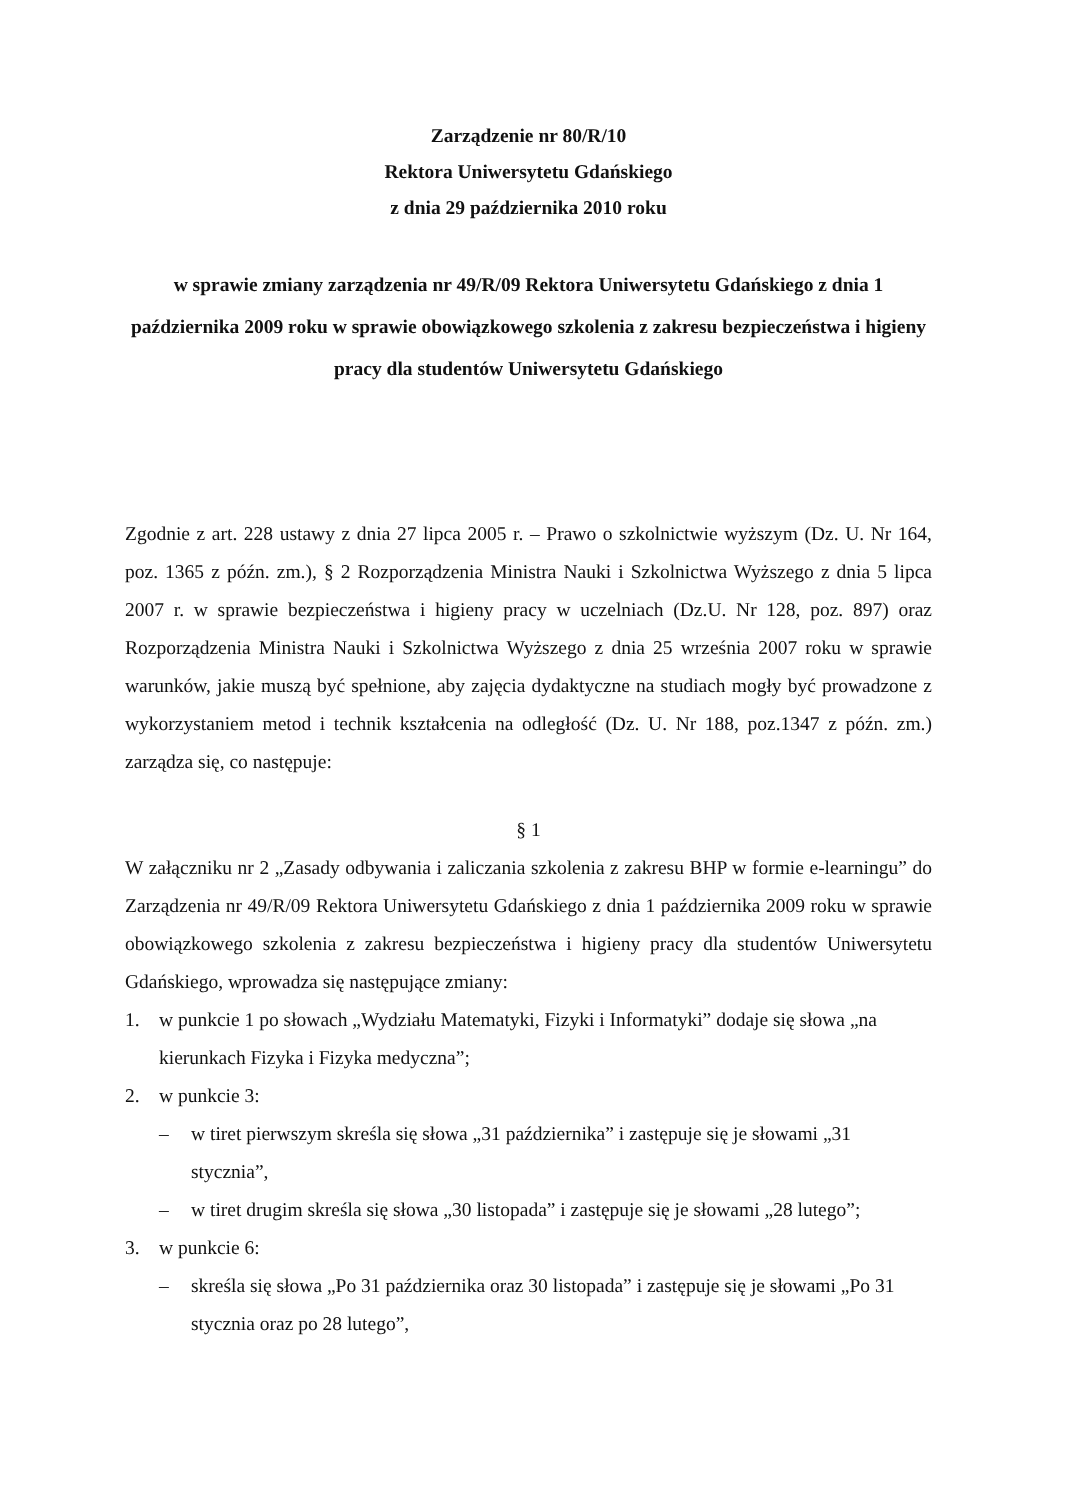Zarządzenie nr 80/R/10
Rektora Uniwersytetu Gdańskiego
z dnia 29 października 2010 roku
w sprawie zmiany zarządzenia nr 49/R/09 Rektora Uniwersytetu Gdańskiego z dnia 1 października 2009 roku w sprawie obowiązkowego szkolenia z zakresu bezpieczeństwa i higieny pracy dla studentów Uniwersytetu Gdańskiego
Zgodnie z art. 228 ustawy z dnia 27 lipca 2005 r. – Prawo o szkolnictwie wyższym (Dz. U. Nr 164, poz. 1365 z późn. zm.), § 2 Rozporządzenia Ministra Nauki i Szkolnictwa Wyższego z dnia 5 lipca 2007 r. w sprawie bezpieczeństwa i higieny pracy w uczelniach (Dz.U. Nr 128, poz. 897) oraz Rozporządzenia Ministra Nauki i Szkolnictwa Wyższego z dnia 25 września 2007 roku w sprawie warunków, jakie muszą być spełnione, aby zajęcia dydaktyczne na studiach mogły być prowadzone z wykorzystaniem metod i technik kształcenia na odległość (Dz. U. Nr 188, poz.1347 z późn. zm.) zarządza się, co następuje:
§ 1
W załączniku nr 2 „Zasady odbywania i zaliczania szkolenia z zakresu BHP w formie e-learningu” do Zarządzenia nr 49/R/09 Rektora Uniwersytetu Gdańskiego z dnia 1 października 2009 roku w sprawie obowiązkowego szkolenia z zakresu bezpieczeństwa i higieny pracy dla studentów Uniwersytetu Gdańskiego, wprowadza się następujące zmiany:
1. w punkcie 1 po słowach „Wydziału Matematyki, Fizyki i Informatyki” dodaje się słowa „na kierunkach Fizyka i Fizyka medyczna”;
2. w punkcie 3:
– w tiret pierwszym skreśla się słowa „31 października” i zastępuje się je słowami „31 stycznia”,
– w tiret drugim skreśla się słowa „30 listopada” i zastępuje się je słowami „28 lutego”;
3. w punkcie 6:
– skreśla się słowa „Po 31 października oraz 30 listopada” i zastępuje się je słowami „Po 31 stycznia oraz po 28 lutego”,